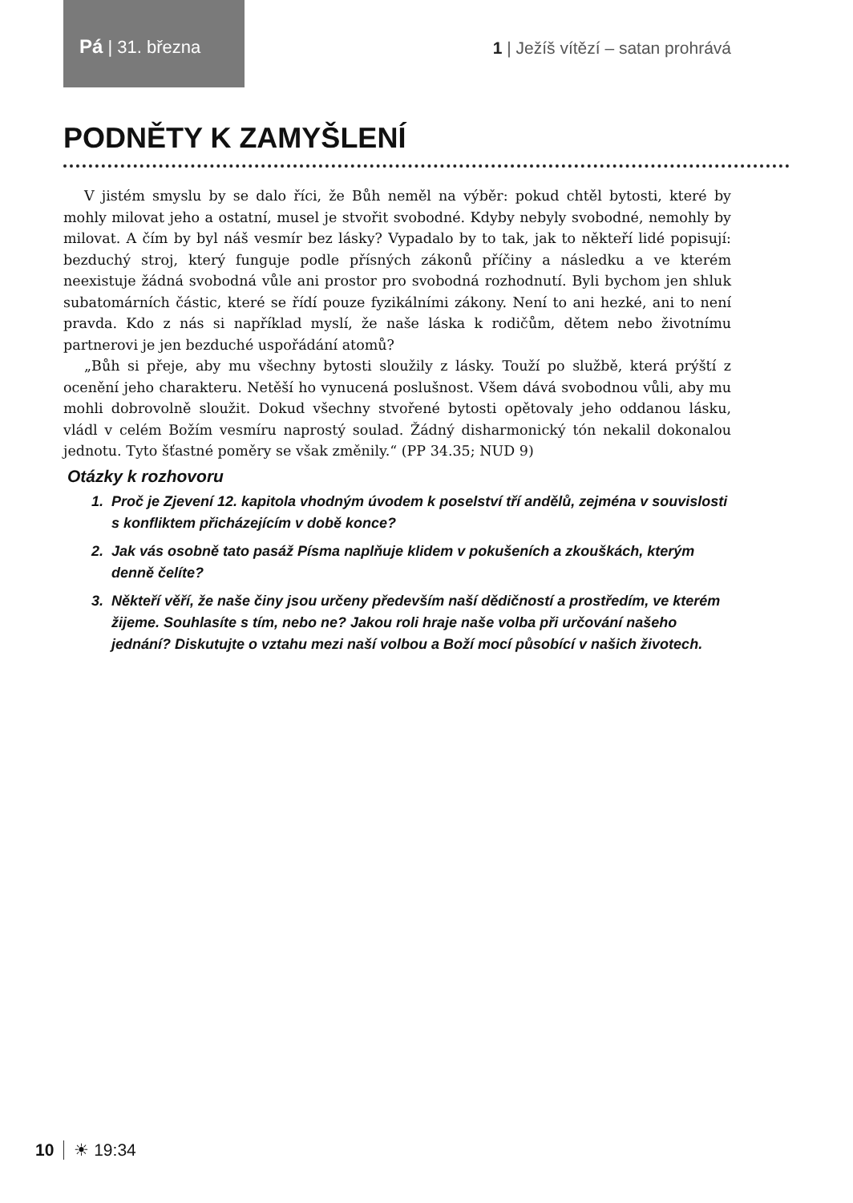Pá | 31. března
1 | Ježíš vítězí – satan prohrává
PODNĚTY K ZAMYŠLENÍ
V jistém smyslu by se dalo říci, že Bůh neměl na výběr: pokud chtěl bytosti, které by mohly milovat jeho a ostatní, musel je stvořit svobodné. Kdyby nebyly svobodné, nemohly by milovat. A čím by byl náš vesmír bez lásky? Vypadalo by to tak, jak to někteří lidé popisují: bezduchý stroj, který funguje podle přísných zákonů příčiny a následku a ve kterém neexistuje žádná svobodná vůle ani prostor pro svobodná rozhodnutí. Byli bychom jen shluk subatomárních částic, které se řídí pouze fyzikálními zákony. Není to ani hezké, ani to není pravda. Kdo z nás si například myslí, že naše láska k rodičům, dětem nebo životnímu partnerovi je jen bezduché uspořádání atomů?
„Bůh si přeje, aby mu všechny bytosti sloužily z lásky. Touží po službě, která prýští z ocenění jeho charakteru. Netěší ho vynucená poslušnost. Všem dává svobodnou vůli, aby mu mohli dobrovolně sloužit. Dokud všechny stvořené bytosti opětovaly jeho oddanou lásku, vládl v celém Božím vesmíru naprostý soulad. Žádný disharmonický tón nekalil dokonalou jednotu. Tyto šťastné poměry se však změnily.“ (PP 34.35; NUD 9)
Otázky k rozhovoru
1. Proč je Zjevení 12. kapitola vhodným úvodem k poselství tří andělů, zejména v souvislosti s konfliktem přicházejícím v době konce?
2. Jak vás osobně tato pasáž Písma naplňuje klidem v pokušeních a zkouškách, kterým denně čelíte?
3. Někteří věří, že naše činy jsou určeny především naší dědičností a prostředím, ve kterém žijeme. Souhlasíte s tím, nebo ne? Jakou roli hraje naše volba při určování našeho jednání? Diskutujte o vztahu mezi naší volbou a Boží mocí působící v našich životech.
10 ☀ 19:34